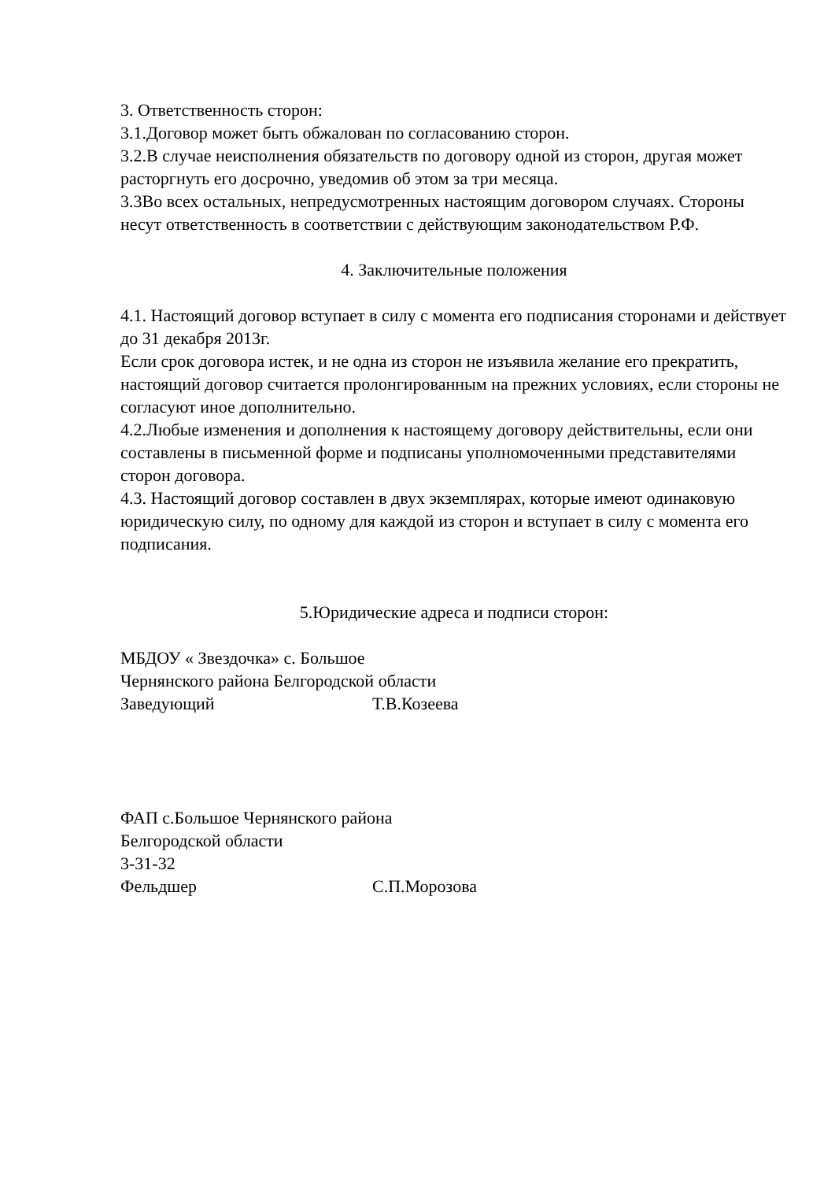3. Ответственность сторон:
3.1.Договор может быть обжалован по согласованию сторон.
3.2.В случае неисполнения обязательств по договору одной из сторон, другая может расторгнуть его досрочно, уведомив об этом за три месяца.
3.3Во всех остальных, непредусмотренных настоящим договором случаях. Стороны несут ответственность в соответствии с действующим законодательством Р.Ф.
4. Заключительные положения
4.1. Настоящий договор вступает в силу с момента его подписания сторонами и действует до 31 декабря 2013г.
Если срок договора истек, и не одна из сторон не изъявила желание его прекратить, настоящий договор считается пролонгированным на прежних условиях, если стороны не согласуют иное дополнительно.
4.2.Любые изменения и дополнения к настоящему договору действительны, если они составлены в письменной форме и подписаны уполномоченными представителями сторон договора.
4.3. Настоящий договор составлен в двух экземплярах, которые имеют одинаковую юридическую силу, по одному для каждой из сторон и вступает в силу с момента его подписания.
5.Юридические адреса и подписи сторон:
МБДОУ « Звездочка» с. Большое
Чернянского района Белгородской области
Заведующий Т.В.Козеева
ФАП с.Большое Чернянского района
Белгородской области
3-31-32
Фельдшер С.П.Морозова